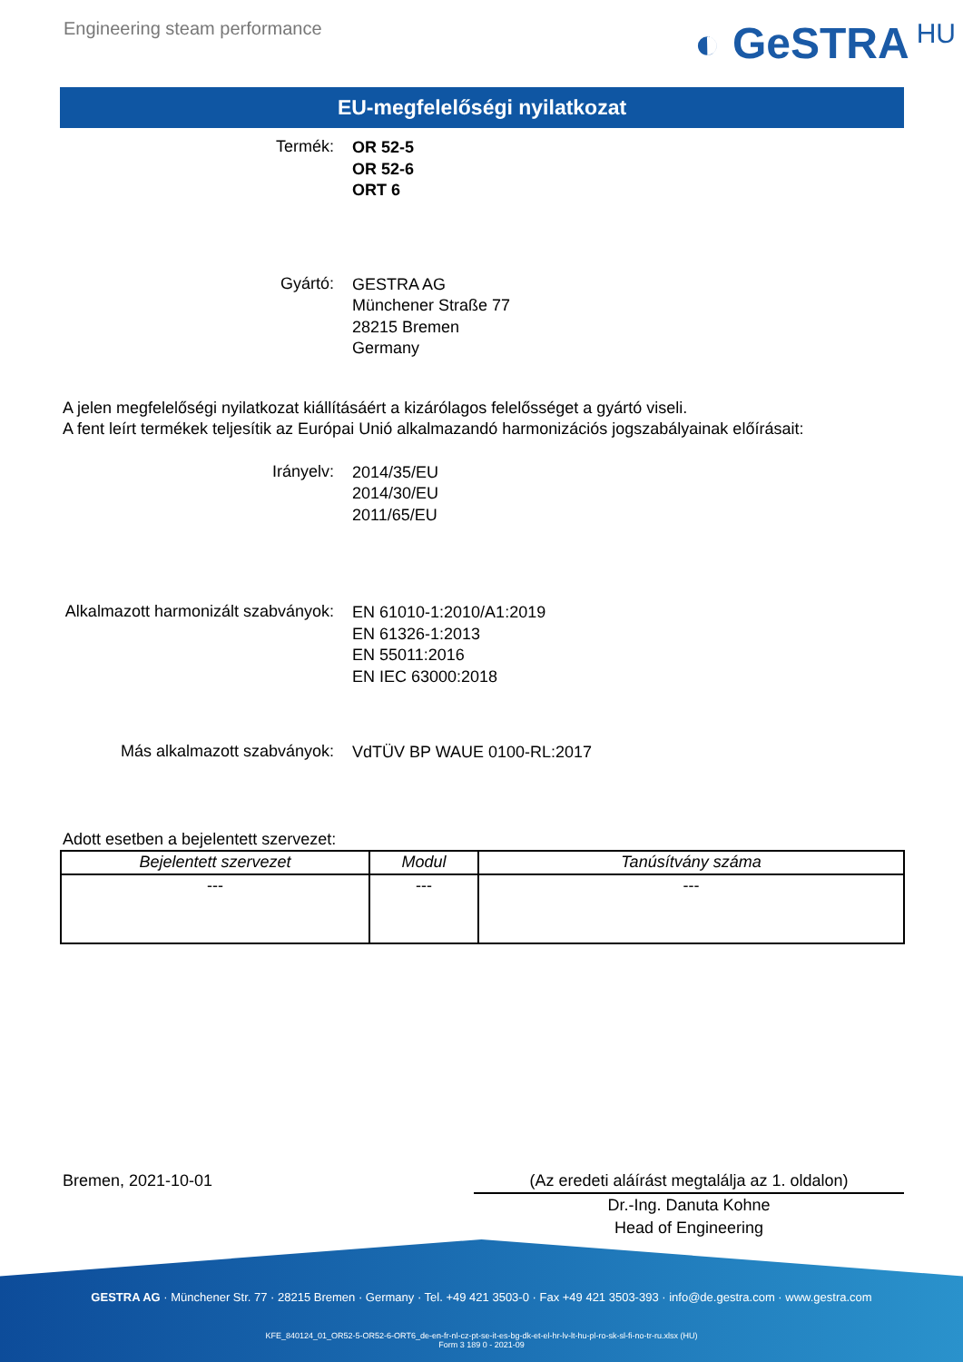Engineering steam performance
◐ GeSTRA HU
EU-megfelelőségi nyilatkozat
Termék:
OR 52-5
OR 52-6
ORT 6
Gyártó:
GESTRA AG
Münchener Straße 77
28215 Bremen
Germany
A jelen megfelelőségi nyilatkozat kiállításáért a kizárólagos felelősséget a gyártó viseli.
A fent leírt termékek teljesítik az Európai Unió alkalmazandó harmonizációs jogszabályainak előírásait:
Irányelv:
2014/35/EU
2014/30/EU
2011/65/EU
Alkalmazott harmonizált szabványok:
EN 61010-1:2010/A1:2019
EN 61326-1:2013
EN 55011:2016
EN IEC 63000:2018
Más alkalmazott szabványok:
VdTÜV BP WAUE 0100-RL:2017
Adott esetben a bejelentett szervezet:
| Bejelentett szervezet | Modul | Tanúsítvány száma |
| --- | --- | --- |
| --- | --- | --- |
Bremen, 2021-10-01 (Az eredeti aláírást megtalálja az 1. oldalon)
Dr.-Ing. Danuta Kohne
Head of Engineering
GESTRA AG · Münchener Str. 77 · 28215 Bremen · Germany · Tel. +49 421 3503-0 · Fax +49 421 3503-393 · info@de.gestra.com · www.gestra.com
KFE_840124_01_OR52-5-OR52-6-ORT6_de-en-fr-nl-cz-pt-se-it-es-bg-dk-et-el-hr-lv-lt-hu-pl-ro-sk-sl-fi-no-tr-ru.xlsx (HU)
Form 3 189 0 - 2021-09